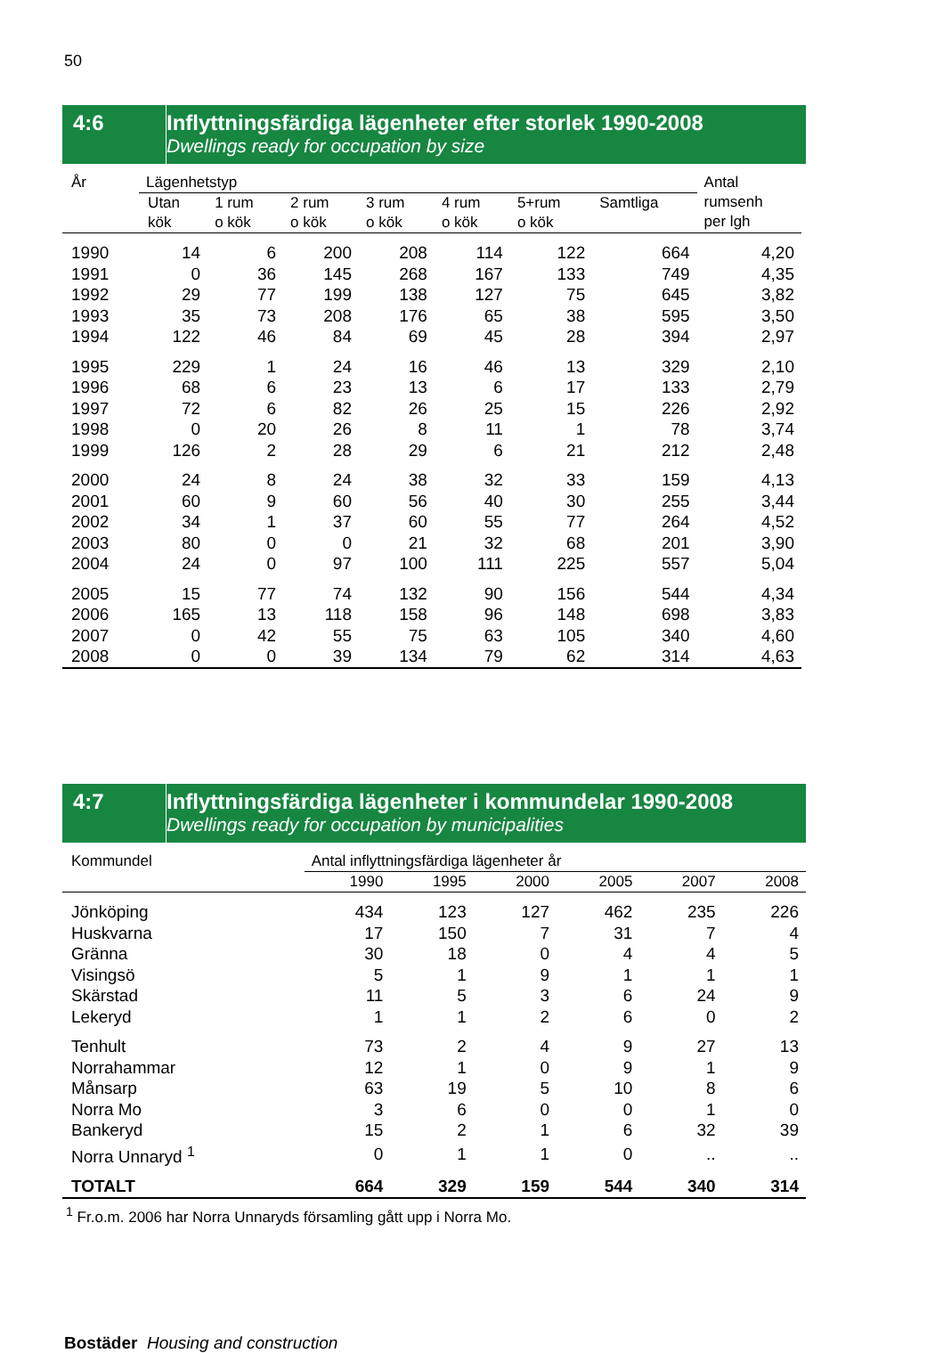50
4:6 Inflyttningsfärdiga lägenheter efter storlek 1990-2008
Dwellings ready for occupation by size
| År | Lägenhetstyp | | | | | | | Antal rumsenh per lgh |
| --- | --- | --- | --- | --- | --- | --- | --- | --- |
| | Utan kök | 1 rum o kök | 2 rum o kök | 3 rum o kök | 4 rum o kök | 5+rum o kök | Samtliga | |
| 1990 | 14 | 6 | 200 | 208 | 114 | 122 | 664 | 4,20 |
| 1991 | 0 | 36 | 145 | 268 | 167 | 133 | 749 | 4,35 |
| 1992 | 29 | 77 | 199 | 138 | 127 | 75 | 645 | 3,82 |
| 1993 | 35 | 73 | 208 | 176 | 65 | 38 | 595 | 3,50 |
| 1994 | 122 | 46 | 84 | 69 | 45 | 28 | 394 | 2,97 |
| 1995 | 229 | 1 | 24 | 16 | 46 | 13 | 329 | 2,10 |
| 1996 | 68 | 6 | 23 | 13 | 6 | 17 | 133 | 2,79 |
| 1997 | 72 | 6 | 82 | 26 | 25 | 15 | 226 | 2,92 |
| 1998 | 0 | 20 | 26 | 8 | 11 | 1 | 78 | 3,74 |
| 1999 | 126 | 2 | 28 | 29 | 6 | 21 | 212 | 2,48 |
| 2000 | 24 | 8 | 24 | 38 | 32 | 33 | 159 | 4,13 |
| 2001 | 60 | 9 | 60 | 56 | 40 | 30 | 255 | 3,44 |
| 2002 | 34 | 1 | 37 | 60 | 55 | 77 | 264 | 4,52 |
| 2003 | 80 | 0 | 0 | 21 | 32 | 68 | 201 | 3,90 |
| 2004 | 24 | 0 | 97 | 100 | 111 | 225 | 557 | 5,04 |
| 2005 | 15 | 77 | 74 | 132 | 90 | 156 | 544 | 4,34 |
| 2006 | 165 | 13 | 118 | 158 | 96 | 148 | 698 | 3,83 |
| 2007 | 0 | 42 | 55 | 75 | 63 | 105 | 340 | 4,60 |
| 2008 | 0 | 0 | 39 | 134 | 79 | 62 | 314 | 4,63 |
4:7 Inflyttningsfärdiga lägenheter i kommundelar 1990-2008
Dwellings ready for occupation by municipalities
| Kommundel | Antal inflyttningsfärdiga lägenheter år | | | | | |
| --- | --- | --- | --- | --- | --- | --- |
| | 1990 | 1995 | 2000 | 2005 | 2007 | 2008 |
| Jönköping | 434 | 123 | 127 | 462 | 235 | 226 |
| Huskvarna | 17 | 150 | 7 | 31 | 7 | 4 |
| Gränna | 30 | 18 | 0 | 4 | 4 | 5 |
| Visingsö | 5 | 1 | 9 | 1 | 1 | 1 |
| Skärstad | 11 | 5 | 3 | 6 | 24 | 9 |
| Lekeryd | 1 | 1 | 2 | 6 | 0 | 2 |
| Tenhult | 73 | 2 | 4 | 9 | 27 | 13 |
| Norrahammar | 12 | 1 | 0 | 9 | 1 | 9 |
| Månsarp | 63 | 19 | 5 | 10 | 8 | 6 |
| Norra Mo | 3 | 6 | 0 | 0 | 1 | 0 |
| Bankeryd | 15 | 2 | 1 | 6 | 32 | 39 |
| Norra Unnaryd <sup>1</sup> | 0 | 1 | 1 | 0 | .. | .. |
| TOTALT | 664 | 329 | 159 | 544 | 340 | 314 |
<sup>1</sup> Fr.o.m. 2006 har Norra Unnaryds församling gått upp i Norra Mo.
Bostäder Housing and construction